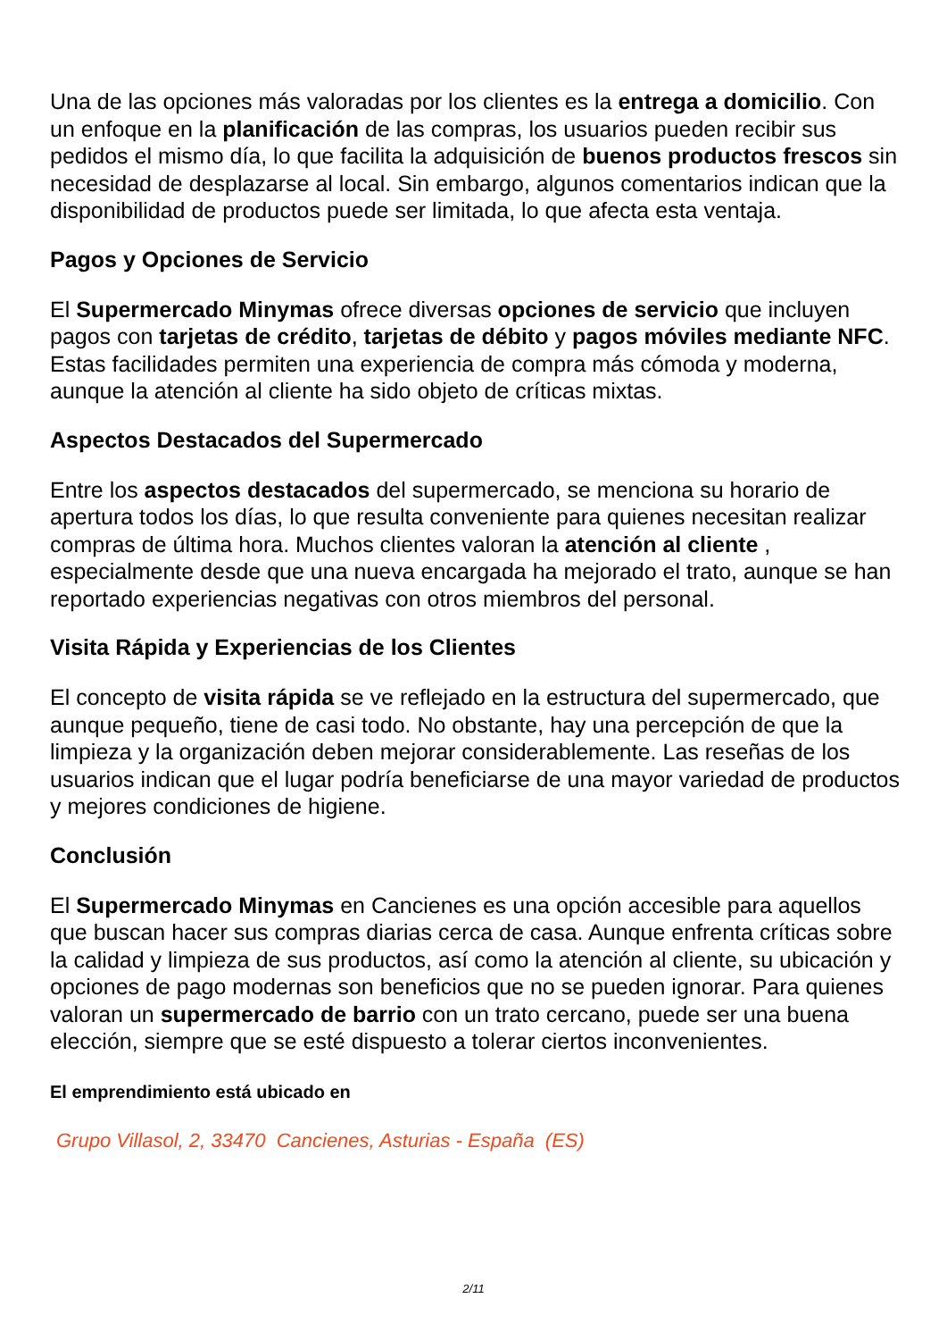Una de las opciones más valoradas por los clientes es la entrega a domicilio. Con un enfoque en la planificación de las compras, los usuarios pueden recibir sus pedidos el mismo día, lo que facilita la adquisición de buenos productos frescos sin necesidad de desplazarse al local. Sin embargo, algunos comentarios indican que la disponibilidad de productos puede ser limitada, lo que afecta esta ventaja.
Pagos y Opciones de Servicio
El Supermercado Minymas ofrece diversas opciones de servicio que incluyen pagos con tarjetas de crédito, tarjetas de débito y pagos móviles mediante NFC. Estas facilidades permiten una experiencia de compra más cómoda y moderna, aunque la atención al cliente ha sido objeto de críticas mixtas.
Aspectos Destacados del Supermercado
Entre los aspectos destacados del supermercado, se menciona su horario de apertura todos los días, lo que resulta conveniente para quienes necesitan realizar compras de última hora. Muchos clientes valoran la atención al cliente , especialmente desde que una nueva encargada ha mejorado el trato, aunque se han reportado experiencias negativas con otros miembros del personal.
Visita Rápida y Experiencias de los Clientes
El concepto de visita rápida se ve reflejado en la estructura del supermercado, que aunque pequeño, tiene de casi todo. No obstante, hay una percepción de que la limpieza y la organización deben mejorar considerablemente. Las reseñas de los usuarios indican que el lugar podría beneficiarse de una mayor variedad de productos y mejores condiciones de higiene.
Conclusión
El Supermercado Minymas en Cancienes es una opción accesible para aquellos que buscan hacer sus compras diarias cerca de casa. Aunque enfrenta críticas sobre la calidad y limpieza de sus productos, así como la atención al cliente, su ubicación y opciones de pago modernas son beneficios que no se pueden ignorar. Para quienes valoran un supermercado de barrio con un trato cercano, puede ser una buena elección, siempre que se esté dispuesto a tolerar ciertos inconvenientes.
El emprendimiento está ubicado en
Grupo Villasol, 2, 33470 Cancienes, Asturias - España (ES)
2/11